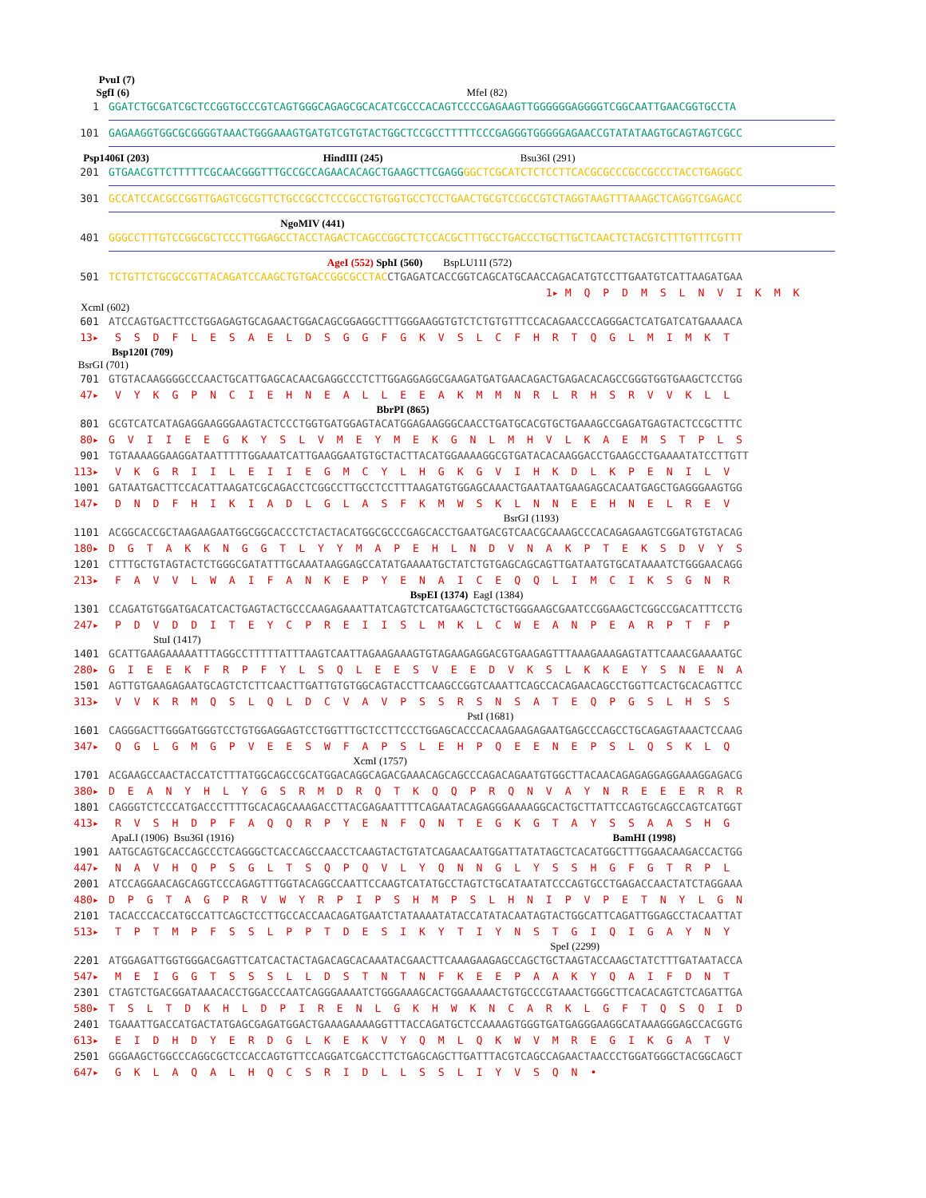PvuI (7)
SgfI (6) MfeI (82)
1 GGATCTGCGATCGCTCCGGTGCCCGTCAGTGGGCAGAGCGCACATCGCCCACAGTCCCCGAGAAGTTGGGGGGAGGGGTCGGCAATTGAACGGTGCCTA
101 GAGAAGGTGGCGCGGGGTAAACTGGGAAAGTGATGTCGTGTACTGGCTCCGCCTTTTTCCCGAGGGTGGGGGAGAACCGTATATAAGTGCAGTAGTCGCC
Psp1406I (203) HindIII (245) Bsu36I (291)
201 GTGAACGTTCTTTTTCGCAACGGGTTTGCCGCCAGAACACAGCTGAAGCTTCGAGG GGCTCGCATCTCTCCTTCACGCGCCCGCCGCCCTACCTGAGGCC
301 GCCATCCACGCCGGTTGAGTCGCGTTCTGCCGCCTCCCGCCTGTGGTGCCTCCTGAACTGCGTCCGCCGTCTAGGTAAGTTTAAAGCTCAGGTCGAGACC
NgoMIV (441)
401 GGGCCTTTGTCCGGCGCTCCCTTGGAGCCTACCTAGACTCAGCCGGCTCTCCACGCTTTGCCTGACCCTGCTTGCTCAACTCTACGTCTTTGTTTCGTTT
AgeI (552) SphI (560) BspLU11I (572)
501 TCTGTTCTGCGCCGTTACAGATCCAAGCTGTGACCGGCGCCTAC CTGAGATCACCGGTCAGCATGCAACCAGACATGTCCTTGAATGTCATTAAGATGAA
1▸ M Q P D M S L N V I K M K
XcmI (602)
601 ATCCAGTGACTTCCTGGAGAGTGCAGAACTGGACAGCGGAGGCTTTGGGAAGGTGTCTCTGTGTTTCCACAGAACCCAGGGACTCATGATCATGAAAACA
13▸ S S D F L E S A E L D S G G F G K V S L C F H R T Q G L M I M K T
Bsp120I (709)
BsrGI (701)
701 GTGTACAAGGGGCCCAACTGCATTGAGCACAACGAGGCCCTCTTGGAGGAGGCGAAGATGATGAACAGACTGAGACACAGCCGGGTGGTGAAGCTCCTGG
47▸ V Y K G P N C I E H N E A L L E E A K M M N R L R H S R V V K L L
BbrPI (865)
801 GCGTCATCATAGAGGAAGGGAAGTACTCCCTGGTGATGGAGTACATGGAGAAGGGCAACCTGATGCACGTGCTGAAAGCCGAGATGAGTACTCCGCTTTC
80▸ G V I I E E G K Y S L V M E Y M E K G N L M H V L K A E M S T P L S
901 TGTAAAAGGAAGGATAATTTTTGGAAATCATTGAAGGAATGTGCTACTTACATGGAAAAGGCGTGATACACAAGGACCTGAAGCCTGAAAATATCCTTGTT
113▸ V K G R I I L E I I E G M C Y L H G K G V I H K D L K P E N I L V
1001 GATAATGACTTCCACATTAAGATCGCAGACCTCGGCCTTGCCTCCTTTAAGATGTGGAGCAAACTGAATAATGAAGAGCACAATGAGCTGAGGGAAGTGG
147▸ D N D F H I K I A D L G L A S F K M W S K L N N E E H N E L R E V
BsrGI (1193)
1101 ACGGCACCGCTAAGAAGAATGGCGGCACCCTCTACTACATGGCGCCCGAGCACCTGAATGACGTCAACGCAAAGCCCACAGAGAAGTCGGATGTGTACAG
180▸ D G T A K K N G G T L Y Y M A P E H L N D V N A K P T E K S D V Y S
1201 CTTTGCTGTAGTACTCTGGGCGATATTTGCAAATAAGGAGCCATATGAAAATGCTATCTGTGAGCAGCAGTTGATAATGTGCATAAAATCTGGGAACAGG
213▸ F A V V L W A I F A N K E P Y E N A I C E Q Q L I M C I K S G N R
BspEI (1374) EagI (1384)
1301 CCAGATGTGGATGACATCACTGAGTACTGCCCAAGAGAAATTATCAGTCTCATGAAGCTCTGCTGGGAAGCGAATCCGGAAGCTCGGCCGACATTTCCTG
247▸ P D V D D I T E Y C P R E I I S L M K L C W E A N P E A R P T F P
StuI (1417)
1401 GCATTGAAGAAAAATTTAGGCCTTTTTATTTAAGTCAATTAGAAGAAAGTGTAGAAGAGGACGTGAAGAGTTTAAAGAAAGAGTATTCAAACGAAAATGC
280▸ G I E E K F R P F Y L S Q L E E S V E E D V K S L K K E Y S N E N A
1501 AGTTGTGAAGAGAATGCAGTCTCTTCAACTTGATTGTGTGGCAGTACCTTCAAGCCGGTCAAATTCAGCCACAGAACAGCCTGGTTCACTGCACAGTTCC
313▸ V V K R M Q S L Q L D C V A V P S S R S N S A T E Q P G S L H S S
PstI (1681)
1601 CAGGGACTTGGGATGGGTCCTGTGGAGGAGTCCTGGTTTGCTCCTTCCCTGGAGCACCCACAAGAAGAGAATGAGCCCAGCCTGCAGAGTAAACTCCAAG
347▸ Q G L G M G P V E E S W F A P S L E H P Q E E N E P S L Q S K L Q
XcmI (1757)
1701 ACGAAGCCAACTACCATCTTTATGGCAGCCGCATGGACAGGCAGACGAAACAGCAGCCCAGACAGAATGTGGCTTACAACAGAGAGGAGGAAAGGAGACG
380▸ D E A N Y H L Y G S R M D R Q T K Q Q P R Q N V A Y N R E E E R R R
1801 CAGGGTCTCCCATGACCCTTTTGCACAGCAAAGACCTTACGAGAATTTTCAGAATACAGAGGGAAAAGGCACTGCTTATTCCAGTGCAGCCAGTCATGGT
413▸ R V S H D P F A Q Q R P Y E N F Q N T E G K G T A Y S S A A S H G
ApaLI (1906) Bsu36I (1916) BamHI (1998)
1901 AATGCAGTGCACCAGCCCTCAGGGCTCACCAGCCAACCTCAAGTACTGTATCAGAACAATGGATTATATAGCTCACATGGCTTTGGAACAAGACCACTGG
447▸ N A V H Q P S G L T S Q P Q V L Y Q N N G L Y S S H G F G T R P L
2001 ATCCAGGAACAGCAGGTCCCAGAGTTTGGTACAGGCCAATTCCAAGTCATATGCCTAGTCTGCATAATATCCCAGTGCCTGAGACCAACTATCTAGGAAA
480▸ D P G T A G P R V W Y R P I P S H M P S L H N I P V P E T N Y L G N
2101 TACACCCACCATGCCATTCAGCTCCTTGCCACCAACAGATGAATCTATAAAATATACCATATACAATAGTACTGGCATTCAGATTGGAGCCTACAATTAT
513▸ T P T M P F S S L P P T D E S I K Y T I Y N S T G I Q I G A Y N Y
SpeI (2299)
2201 ATGGAGATTGGTGGGACGAGTTCATCACTACTAGACAGCACAAATACGAACTTCAAAGAAGAGCCAGCTGCTAAGTACCAAGCTATCTTTGATAATACCA
547▸ M E I G G T S S S L L D S T N T N F K E E P A A K Y Q A I F D N T
2301 CTAGTCTGACGGATAAACACCTGGACCCAATCAGGGAAAATCTGGGAAAGCACTGGAAAAACTGTGCCCGTAAACTGGGCTTCACACAGTCTCAGATTGA
580▸ T S L T D K H L D P I R E N L G K H W K N C A R K L G F T Q S Q I D
2401 TGAAATTGACCATGACTATGAGCGAGATGGACTGAAAGAAAAGGTTTACCAGATGCTCCAAAAGTGGGTGATGAGGGAAGGCATAAAGGGAGCCACGGTG
613▸ E I D H D Y E R D G L K E K V Y Q M L Q K W V M R E G I K G A T V
2501 GGGAAGCTGGCCCAGGCGCTCCACCAGTGTTCCAGGATCGACCTTCTGAGCAGCTTGATTTACGTCAGCCAGAACTAACCCTGGATGGGCTACGGCAGCT
647▸ G K L A Q A L H Q C S R I D L L S S L I Y V S Q N •